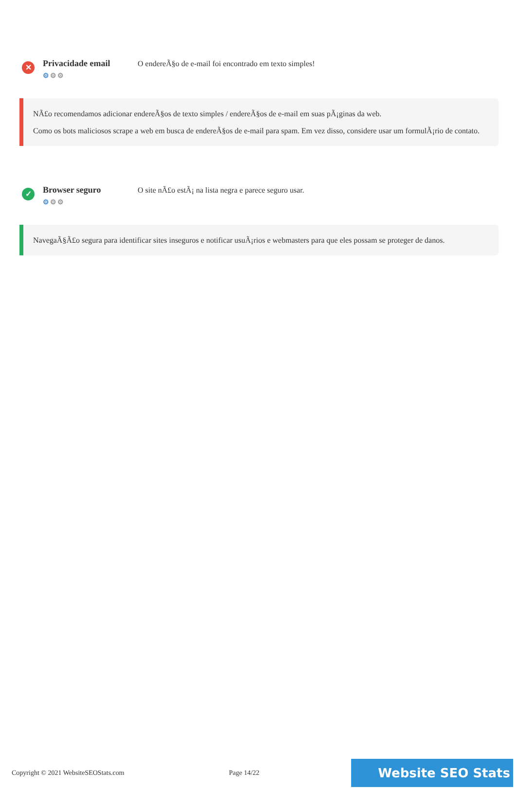✕
Privacidade email
⚙⚙⚙
O endereÃ§o de e-mail foi encontrado em texto simples!
NÃ£o recomendamos adicionar endereÃ§os de texto simples / endereÃ§os de e-mail em suas pÃ¡ginas da web.
Como os bots maliciosos scrape a web em busca de endereÃ§os de e-mail para spam. Em vez disso, considere usar um formulÃ¡rio de contato.
✓
Browser seguro
⚙⚙⚙
O site nÃ£o estÃ¡ na lista negra e parece seguro usar.
NavegaÃ§Ã£o segura para identificar sites inseguros e notificar usuÃ¡rios e webmasters para que eles possam se proteger de danos.
Copyright © 2021 WebsiteSEOStats.com Page 14/22 Website SEO Stats